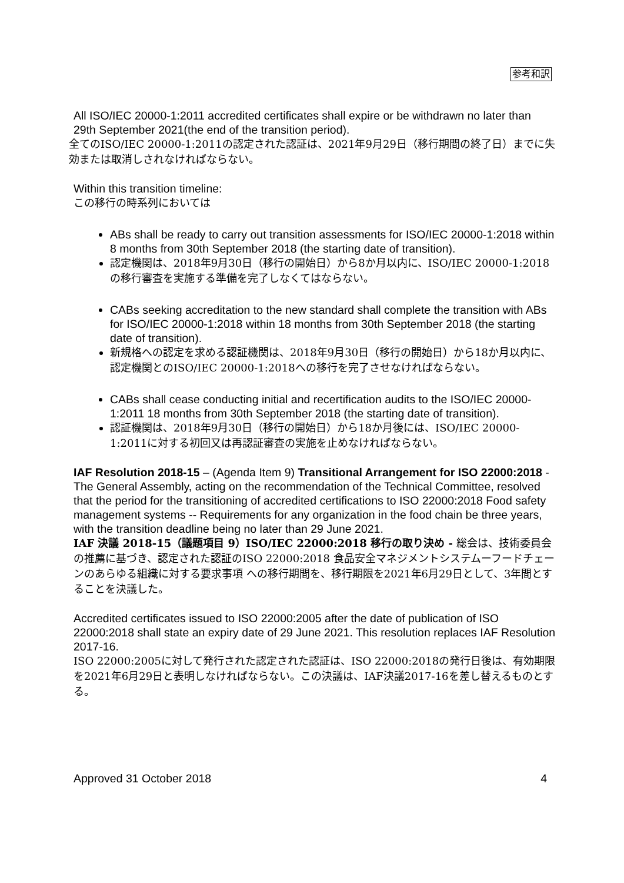参考和訳
All ISO/IEC 20000-1:2011 accredited certificates shall expire or be withdrawn no later than 29th September 2021(the end of the transition period).
全てのISO/IEC 20000-1:2011の認定された認証は、2021年9月29日（移行期間の終了日）までに失効または取消しされなければならない。
Within this transition timeline:
この移行の時系列においては
ABs shall be ready to carry out transition assessments for ISO/IEC 20000-1:2018 within 8 months from 30th September 2018 (the starting date of transition).
認定機関は、2018年9月30日（移行の開始日）から8か月以内に、ISO/IEC 20000-1:2018の移行審査を実施する準備を完了しなくてはならない。
CABs seeking accreditation to the new standard shall complete the transition with ABs for ISO/IEC 20000-1:2018 within 18 months from 30th September 2018 (the starting date of transition).
新規格への認定を求める認証機関は、2018年9月30日（移行の開始日）から18か月以内に、認定機関とのISO/IEC 20000-1:2018への移行を完了させなければならない。
CABs shall cease conducting initial and recertification audits to the ISO/IEC 20000-1:2011 18 months from 30th September 2018 (the starting date of transition).
認証機関は、2018年9月30日（移行の開始日）から18か月後には、ISO/IEC 20000-1:2011に対する初回又は再認証審査の実施を止めなければならない。
IAF Resolution 2018-15 – (Agenda Item 9) Transitional Arrangement for ISO 22000:2018 - The General Assembly, acting on the recommendation of the Technical Committee, resolved that the period for the transitioning of accredited certifications to ISO 22000:2018 Food safety management systems -- Requirements for any organization in the food chain be three years, with the transition deadline being no later than 29 June 2021.
IAF 決議 2018-15（議題項目 9）ISO/IEC 22000:2018 移行の取り決め - 総会は、技術委員会の推薦に基づき、認定された認証のISO 22000:2018 食品安全マネジメントシステムーフードチェーンのあらゆる組織に対する要求事項 への移行期間を、移行期限を2021年6月29日として、3年間とすることを決議した。
Accredited certificates issued to ISO 22000:2005 after the date of publication of ISO 22000:2018 shall state an expiry date of 29 June 2021. This resolution replaces IAF Resolution 2017-16.
ISO 22000:2005に対して発行された認定された認証は、ISO 22000:2018の発行日後は、有効期限を2021年6月29日と表明しなければならない。この決議は、IAF決議2017-16を差し替えるものとする。
Approved 31 October 2018 4